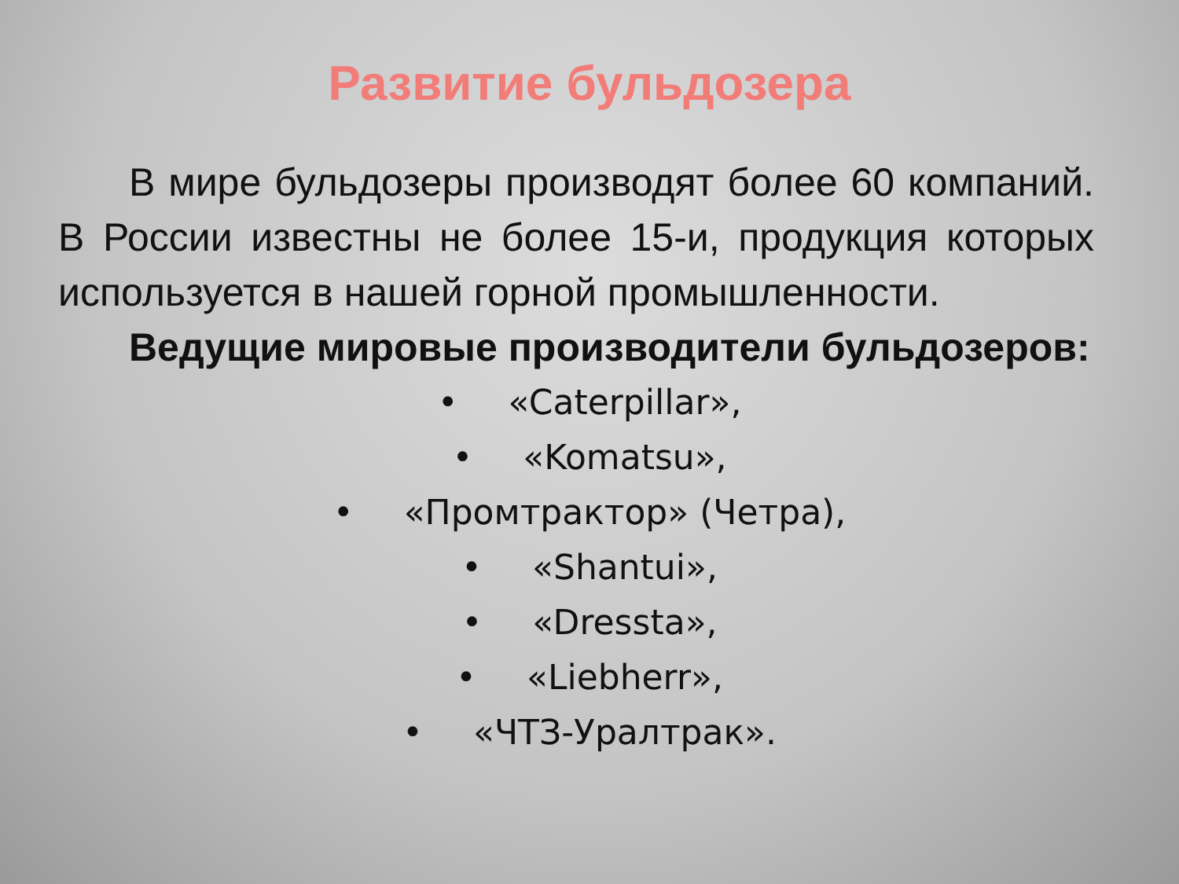Развитие бульдозера
В мире бульдозеры производят более 60 компаний. В России известны не более 15-и, продукция которых используется в нашей горной промышленности.
Ведущие мировые производители бульдозеров:
• «Caterpillar»,
• «Komatsu»,
• «Промтрактор» (Четра),
• «Shantui»,
• «Dressta»,
• «Liebherr»,
• «ЧТЗ-Уралтрак».